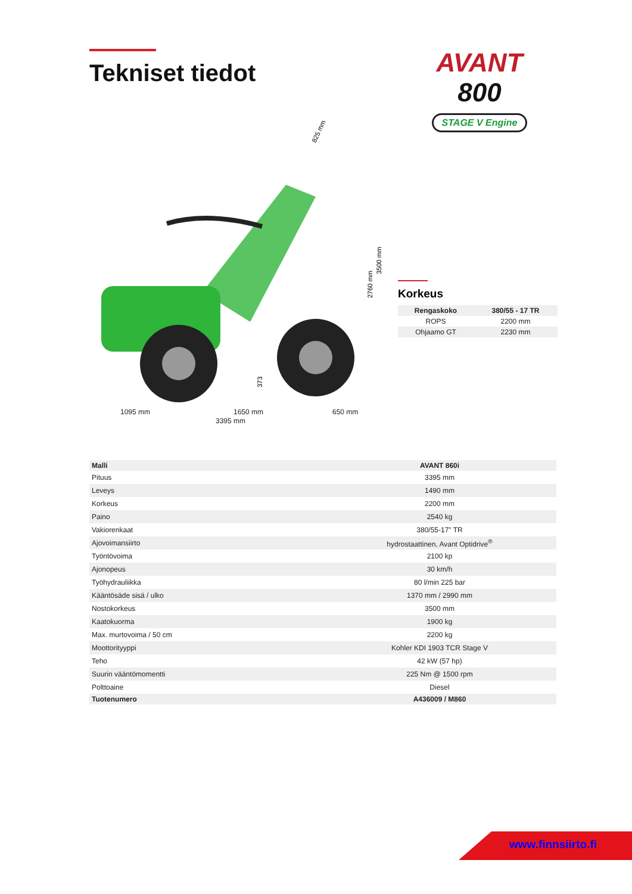Tekniset tiedot
AVANT
800
STAGE V Engine
825 mm
3500 mm
2760 mm
373
1095 mm 1650 mm 650 mm
3395 mm
Korkeus
| Rengaskoko | 380/55 - 17 TR |
| --- | --- |
| ROPS | 2200 mm |
| Ohjaamo GT | 2230 mm |
| Malli | AVANT 860i |
| --- | --- |
| Pituus | 3395 mm |
| Leveys | 1490 mm |
| Korkeus | 2200 mm |
| Paino | 2540 kg |
| Vakiorenkaat | 380/55-17" TR |
| Ajovoimansiirto | hydrostaattinen, Avant Optidrive<sup>®</sup> |
| Työntövoima | 2100 kp |
| Ajonopeus | 30 km/h |
| Työhydrauliikka | 80 l/min 225 bar |
| Kääntösäde sisä / ulko | 1370 mm / 2990 mm |
| Nostokorkeus | 3500 mm |
| Kaatokuorma | 1900 kg |
| Max. murtovoima / 50 cm | 2200 kg |
| Moottorityyppi | Kohler KDI 1903 TCR Stage V |
| Teho | 42 kW (57 hp) |
| Suurin vääntömomentti | 225 Nm @ 1500 rpm |
| Polttoaine | Diesel |
| Tuotenumero | A436009 / M860 |
www.finnsiirto.fi